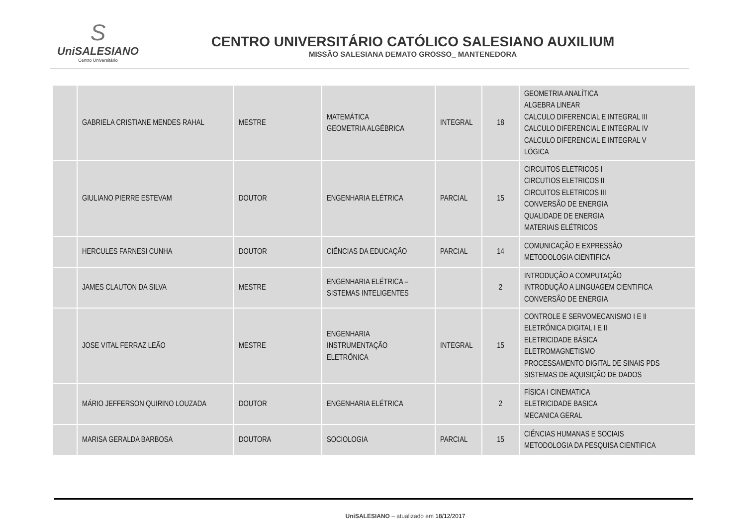S
UniSALESIANO
Centro Universitário
CENTRO UNIVERSITÁRIO CATÓLICO SALESIANO AUXILIUM
MISSÃO SALESIANA DEMATO GROSSO_ MANTENEDORA
| | GABRIELA CRISTIANE MENDES RAHAL | MESTRE | MATEMÁTICA GEOMETRIA ALGÉBRICA | INTEGRAL | 18 | GEOMETRIA ANALÍTICA ALGEBRA LINEAR CALCULO DIFERENCIAL E INTEGRAL III CALCULO DIFERENCIAL E INTEGRAL IV CALCULO DIFERENCIAL E INTEGRAL V LÓGICA |
| | GIULIANO PIERRE ESTEVAM | DOUTOR | ENGENHARIA ELÉTRICA | PARCIAL | 15 | CIRCUITOS ELETRICOS I CIRCUTIOS ELETRICOS II CIRCUITOS ELETRICOS III CONVERSÃO DE ENERGIA QUALIDADE DE ENERGIA MATERIAIS ELÉTRICOS |
| | HERCULES FARNESI CUNHA | DOUTOR | CIÊNCIAS DA EDUCAÇÃO | PARCIAL | 14 | COMUNICAÇÃO E EXPRESSÃO METODOLOGIA CIENTIFICA |
| | JAMES CLAUTON DA SILVA | MESTRE | ENGENHARIA ELÉTRICA – SISTEMAS INTELIGENTES | | 2 | INTRODUÇÃO A COMPUTAÇÃO INTRODUÇÃO A LINGUAGEM CIENTIFICA CONVERSÃO DE ENERGIA |
| | JOSE VITAL FERRAZ LEÃO | MESTRE | ENGENHARIA INSTRUMENTAÇÃO ELETRÔNICA | INTEGRAL | 15 | CONTROLE E SERVOMECANISMO I E II ELETRÔNICA DIGITAL I E II ELETRICIDADE BÁSICA ELETROMAGNETISMO PROCESSAMENTO DIGITAL DE SINAIS PDS SISTEMAS DE AQUISIÇÃO DE DADOS |
| | MÁRIO JEFFERSON QUIRINO LOUZADA | DOUTOR | ENGENHARIA ELÉTRICA | | 2 | FÍSICA I CINEMATICA ELETRICIDADE BASICA MECANICA GERAL |
| | MARISA GERALDA BARBOSA | DOUTORA | SOCIOLOGIA | PARCIAL | 15 | CIÊNCIAS HUMANAS E SOCIAIS METODOLOGIA DA PESQUISA CIENTIFICA |
UniSALESIANO – atualizado em 18/12/2017